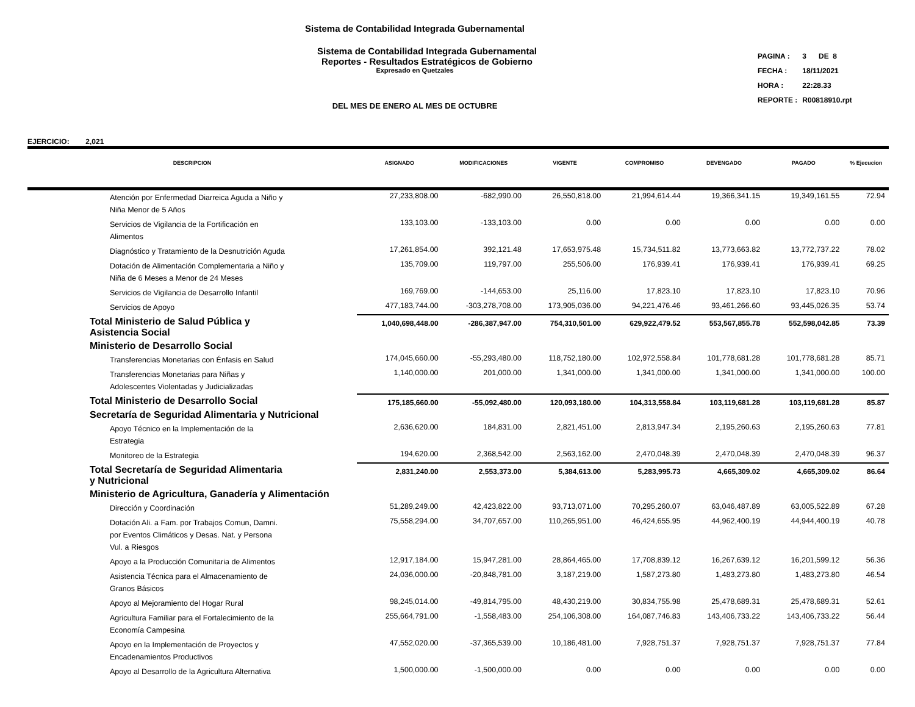Sistema de Contabilidad Integrada Gubernamental
Sistema de Contabilidad Integrada Gubernamental
Reportes - Resultados Estratégicos de Gobierno
Expresado en Quetzales
DEL MES DE ENERO AL MES DE OCTUBRE
| PAGINA : | 3 DE 8 |
| FECHA : | 18/11/2021 |
| HORA : | 22:28.33 |
| REPORTE : | R00818910.rpt |
EJERCICIO: 2,021
| DESCRIPCION | ASIGNADO | MODIFICACIONES | VIGENTE | COMPROMISO | DEVENGADO | PAGADO | % Ejecucion |
| --- | --- | --- | --- | --- | --- | --- | --- |
| Atención por Enfermedad Diarreica Aguda a Niño y Niña Menor de 5 Años | 27,233,808.00 | -682,990.00 | 26,550,818.00 | 21,994,614.44 | 19,366,341.15 | 19,349,161.55 | 72.94 |
| Servicios de Vigilancia de la Fortificación en Alimentos | 133,103.00 | -133,103.00 | 0.00 | 0.00 | 0.00 | 0.00 | 0.00 |
| Diagnóstico y Tratamiento de la Desnutrición Aguda | 17,261,854.00 | 392,121.48 | 17,653,975.48 | 15,734,511.82 | 13,773,663.82 | 13,772,737.22 | 78.02 |
| Dotación de Alimentación Complementaria a Niño y Niña de 6 Meses a Menor de 24 Meses | 135,709.00 | 119,797.00 | 255,506.00 | 176,939.41 | 176,939.41 | 176,939.41 | 69.25 |
| Servicios de Vigilancia de Desarrollo Infantil | 169,769.00 | -144,653.00 | 25,116.00 | 17,823.10 | 17,823.10 | 17,823.10 | 70.96 |
| Servicios de Apoyo | 477,183,744.00 | -303,278,708.00 | 173,905,036.00 | 94,221,476.46 | 93,461,266.60 | 93,445,026.35 | 53.74 |
| Total Ministerio de Salud Pública y Asistencia Social | 1,040,698,448.00 | -286,387,947.00 | 754,310,501.00 | 629,922,479.52 | 553,567,855.78 | 552,598,042.85 | 73.39 |
| Ministerio de Desarrollo Social | | | | | | | |
| Transferencias Monetarias con Énfasis en Salud | 174,045,660.00 | -55,293,480.00 | 118,752,180.00 | 102,972,558.84 | 101,778,681.28 | 101,778,681.28 | 85.71 |
| Transferencias Monetarias para Niñas y Adolescentes Violentadas y Judicializadas | 1,140,000.00 | 201,000.00 | 1,341,000.00 | 1,341,000.00 | 1,341,000.00 | 1,341,000.00 | 100.00 |
| Total Ministerio de Desarrollo Social | 175,185,660.00 | -55,092,480.00 | 120,093,180.00 | 104,313,558.84 | 103,119,681.28 | 103,119,681.28 | 85.87 |
| Secretaría de Seguridad Alimentaria y Nutricional | | | | | | | |
| Apoyo Técnico en la Implementación de la Estrategia | 2,636,620.00 | 184,831.00 | 2,821,451.00 | 2,813,947.34 | 2,195,260.63 | 2,195,260.63 | 77.81 |
| Monitoreo de la Estrategia | 194,620.00 | 2,368,542.00 | 2,563,162.00 | 2,470,048.39 | 2,470,048.39 | 2,470,048.39 | 96.37 |
| Total Secretaría de Seguridad Alimentaria y Nutricional | 2,831,240.00 | 2,553,373.00 | 5,384,613.00 | 5,283,995.73 | 4,665,309.02 | 4,665,309.02 | 86.64 |
| Ministerio de Agricultura, Ganadería y Alimentación | | | | | | | |
| Dirección y Coordinación | 51,289,249.00 | 42,423,822.00 | 93,713,071.00 | 70,295,260.07 | 63,046,487.89 | 63,005,522.89 | 67.28 |
| Dotación Ali. a Fam. por Trabajos Comun, Damni. por Eventos Climáticos y Desas. Nat. y Persona Vul. a Riesgos | 75,558,294.00 | 34,707,657.00 | 110,265,951.00 | 46,424,655.95 | 44,962,400.19 | 44,944,400.19 | 40.78 |
| Apoyo a la Producción Comunitaria de Alimentos | 12,917,184.00 | 15,947,281.00 | 28,864,465.00 | 17,708,839.12 | 16,267,639.12 | 16,201,599.12 | 56.36 |
| Asistencia Técnica para el Almacenamiento de Granos Básicos | 24,036,000.00 | -20,848,781.00 | 3,187,219.00 | 1,587,273.80 | 1,483,273.80 | 1,483,273.80 | 46.54 |
| Apoyo al Mejoramiento del Hogar Rural | 98,245,014.00 | -49,814,795.00 | 48,430,219.00 | 30,834,755.98 | 25,478,689.31 | 25,478,689.31 | 52.61 |
| Agricultura Familiar para el Fortalecimiento de la Economía Campesina | 255,664,791.00 | -1,558,483.00 | 254,106,308.00 | 164,087,746.83 | 143,406,733.22 | 143,406,733.22 | 56.44 |
| Apoyo en la Implementación de Proyectos y Encadenamientos Productivos | 47,552,020.00 | -37,365,539.00 | 10,186,481.00 | 7,928,751.37 | 7,928,751.37 | 7,928,751.37 | 77.84 |
| Apoyo al Desarrollo de la Agricultura Alternativa | 1,500,000.00 | -1,500,000.00 | 0.00 | 0.00 | 0.00 | 0.00 | 0.00 |